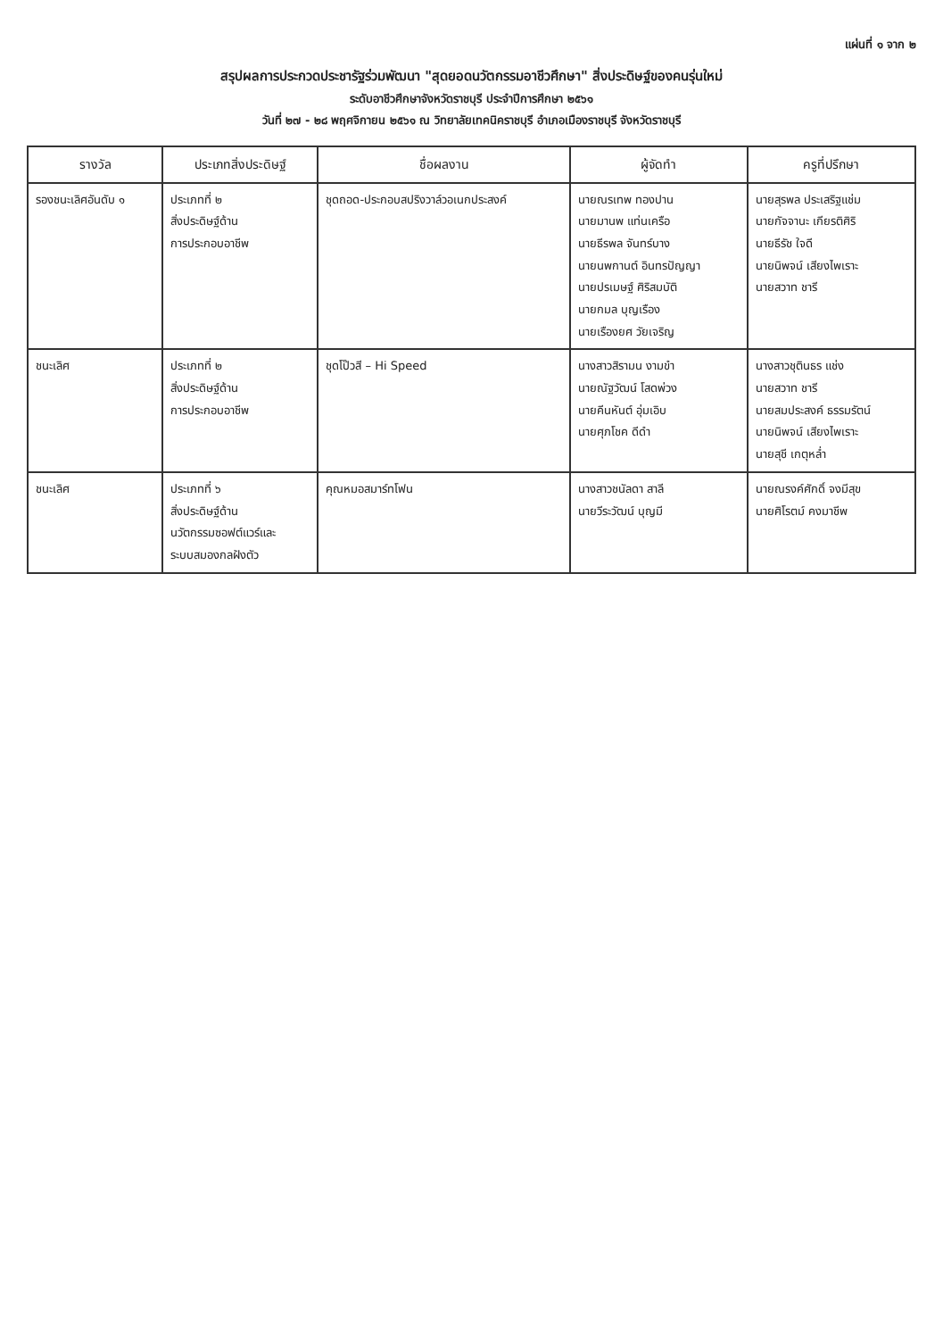แผ่นที่ ๑ จาก ๒
สรุปผลการประกวดประชารัฐร่วมพัฒนา "สุดยอดนวัตกรรมอาชีวศึกษา" สิ่งประดิษฐ์ของคนรุ่นใหม่
ระดับอาชีวศึกษาจังหวัดราชบุรี ประจำปีการศึกษา ๒๕๖๑
วันที่ ๒๗ - ๒๘ พฤศจิกายน ๒๕๖๑ ณ วิทยาลัยเทคนิคราชบุรี อำเภอเมืองราชบุรี จังหวัดราชบุรี
| รางวัล | ประเภทสิ่งประดิษฐ์ | ชื่อผลงาน | ผู้จัดทำ | ครูที่ปรึกษา |
| --- | --- | --- | --- | --- |
| รองชนะเลิศอันดับ ๑ | ประเภทที่ ๒ สิ่งประดิษฐ์ด้าน การประกอบอาชีพ | ชุดถอด-ประกอบสปริงวาล์วอเนกประสงค์ | นายณรเทพ ทองปาน นายมานพ แท่นเครือ นายธีรพล จันทร์บาง นายนพกานต์ อินทรปัญญา นายปรเมษฐ์ ศิริสมบัติ นายกมล บุญเรือง นายเรืองยศ วัยเจริญ | นายสุรพล ประเสริฐแช่ม นายกัจจานะ เกียรติศิริ นายธีรัช ใจดี นายนิพจน์ เสียงไพเราะ นายสวาท ชารี |
| ชนะเลิศ | ประเภทที่ ๒ สิ่งประดิษฐ์ด้าน การประกอบอาชีพ | ชุดโป๊วสี – Hi Speed | นางสาวสิรามน งามขำ นายณัฐวัฒน์ โสดพ่วง นายคีนหันต์ อุ่มเอิบ นายศุภโชค ดีดำ | นางสาวชุตินธร แช่ง นายสวาท ชารี นายสมประสงค์ ธรรมรัตน์ นายนิพจน์ เสียงไพเราะ นายสุชี เกตุหล่ำ |
| ชนะเลิศ | ประเภทที่ ๖ สิ่งประดิษฐ์ด้าน นวัตกรรมซอฟต์แวร์และ ระบบสมองกลฝังตัว | คุณหมอสมาร์ทโฟน | นางสาวชนัลดา สาลี นายวีระวัฒน์ บุญมี | นายณรงค์ศักดิ์ จงมีสุข นายศิโรตม์ คงมาชีพ |